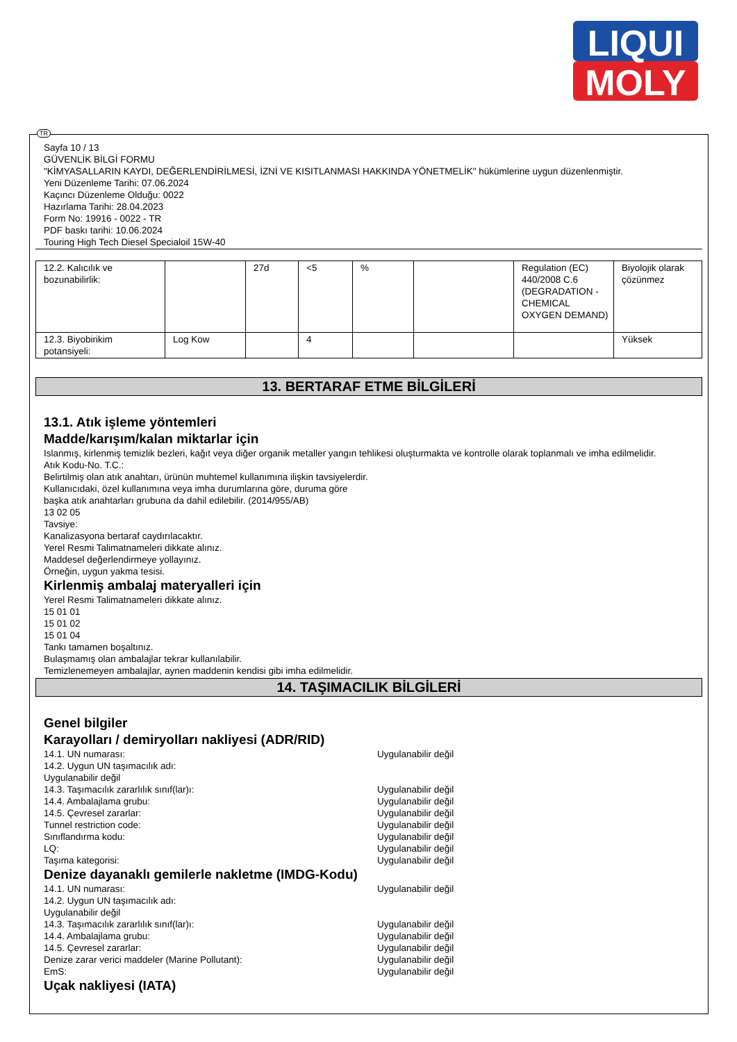LIQUI
MOLY
TR
Sayfa 10 / 13
GÜVENLİK BİLGİ FORMU
"KİMYASALLARIN KAYDI, DEĞERLENDİRİLMESİ, İZNİ VE KISITLANMASI HAKKINDA YÖNETMELİK" hükümlerine uygun düzenlenmiştir.
Yeni Düzenleme Tarihi: 07.06.2024
Kaçıncı Düzenleme Olduğu: 0022
Hazırlama Tarihi: 28.04.2023
Form No: 19916 - 0022 - TR
PDF baskı tarihi: 10.06.2024
Touring High Tech Diesel Specialoil 15W-40
| 12.2. Kalıcılık ve bozunabilirlik: | | 27d | <5 | % | | Regulation (EC) 440/2008 C.6 (DEGRADATION - CHEMICAL OXYGEN DEMAND) | Biyolojik olarak çözünmez |
| 12.3. Biyobirikim potansiyeli: | Log Kow | | 4 | | | | Yüksek |
13. BERTARAF ETME BİLGİLERİ
13.1. Atık işleme yöntemleri
Madde/karışım/kalan miktarlar için
Islanmış, kirlenmiş temizlik bezleri, kağıt veya diğer organik metaller yangın tehlikesi oluşturmakta ve kontrolle olarak toplanmalı ve imha edilmelidir.
Atık Kodu-No. T.C.:
Belirtilmiş olan atık anahtarı, ürünün muhtemel kullanımına ilişkin tavsiyelerdir.
Kullanıcıdaki, özel kullanımına veya imha durumlarına göre, duruma göre
başka atık anahtarları grubuna da dahil edilebilir. (2014/955/AB)
13 02 05
Tavsiye:
Kanalizasyona bertaraf caydırılacaktır.
Yerel Resmi Talimatnameleri dikkate alınız.
Maddesel değerlendirmeye yollayınız.
Örneğin, uygun yakma tesisi.
Kirlenmiş ambalaj materyalleri için
Yerel Resmi Talimatnameleri dikkate alınız.
15 01 01
15 01 02
15 01 04
Tankı tamamen boşaltınız.
Bulaşmamış olan ambalajlar tekrar kullanılabilir.
Temizlenemeyen ambalajlar, aynen maddenin kendisi gibi imha edilmelidir.
14. TAŞIMACILIK BİLGİLERİ
Genel bilgiler
Karayolları / demiryolları nakliyesi (ADR/RID)
14.1. UN numarası: Uygulanabilir değil
14.2. Uygun UN taşımacılık adı:
Uygulanabilir değil
14.3. Taşımacılık zararlılık sınıf(lar)ı: Uygulanabilir değil
14.4. Ambalajlama grubu: Uygulanabilir değil
14.5. Çevresel zararlar: Uygulanabilir değil
Tunnel restriction code: Uygulanabilir değil
Sınıflandırma kodu: Uygulanabilir değil
LQ: Uygulanabilir değil
Taşıma kategorisi: Uygulanabilir değil
Denize dayanaklı gemilerle nakletme (IMDG-Kodu)
14.1. UN numarası: Uygulanabilir değil
14.2. Uygun UN taşımacılık adı:
Uygulanabilir değil
14.3. Taşımacılık zararlılık sınıf(lar)ı: Uygulanabilir değil
14.4. Ambalajlama grubu: Uygulanabilir değil
14.5. Çevresel zararlar: Uygulanabilir değil
Denize zarar verici maddeler (Marine Pollutant): Uygulanabilir değil
EmS: Uygulanabilir değil
Uçak nakliyesi (IATA)